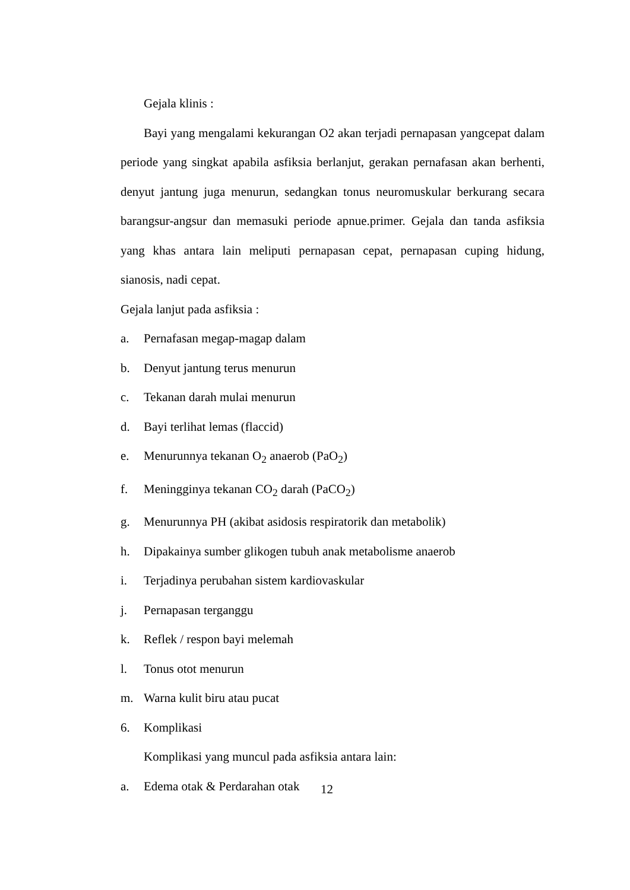Gejala klinis :
Bayi yang mengalami kekurangan O2 akan terjadi pernapasan yangcepat dalam periode yang singkat apabila asfiksia berlanjut, gerakan pernafasan akan berhenti, denyut jantung juga menurun, sedangkan tonus neuromuskular berkurang secara barangsur-angsur dan memasuki periode apnue.primer. Gejala dan tanda asfiksia yang khas antara lain meliputi pernapasan cepat, pernapasan cuping hidung, sianosis, nadi cepat.
Gejala lanjut pada asfiksia :
a. Pernafasan megap-magap dalam
b. Denyut jantung terus menurun
c. Tekanan darah mulai menurun
d. Bayi terlihat lemas (flaccid)
e. Menurunnya tekanan O<sub>2</sub> anaerob (PaO<sub>2</sub>)
f. Meningginya tekanan CO<sub>2</sub> darah (PaCO<sub>2</sub>)
g. Menurunnya PH (akibat asidosis respiratorik dan metabolik)
h. Dipakainya sumber glikogen tubuh anak metabolisme anaerob
i. Terjadinya perubahan sistem kardiovaskular
j. Pernapasan terganggu
k. Reflek / respon bayi melemah
l. Tonus otot menurun
m. Warna kulit biru atau pucat
6. Komplikasi
Komplikasi yang muncul pada asfiksia antara lain:
a. Edema otak & Perdarahan otak
12